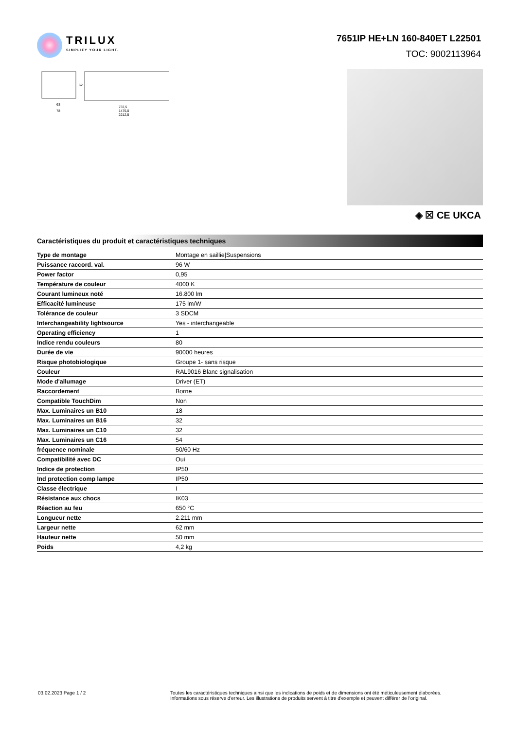TRILUX
SIMPLIFY YOUR LIGHT.
7651IP HE+LN 160-840ET L22501
TOC: 9002113964
63
78
737,5
1475,0
2212,5
62
◈ ☒ CE UKCA
Caractéristiques du produit et caractéristiques techniques
| Type de montage | Montage en saillie/Suspensions |
| Puissance raccord. val. | 96 W |
| Power factor | 0,95 |
| Température de couleur | 4000 K |
| Courant lumineux noté | 16.800 lm |
| Efficacité lumineuse | 175 lm/W |
| Tolérance de couleur | 3 SDCM |
| Interchangeability lightsource | Yes - interchangeable |
| Operating efficiency | 1 |
| Indice rendu couleurs | 80 |
| Durée de vie | 90000 heures |
| Risque photobiologique | Groupe 1- sans risque |
| Couleur | RAL9016 Blanc signalisation |
| Mode d'allumage | Driver (ET) |
| Raccordement | Borne |
| Compatible TouchDim | Non |
| Max. Luminaires un B10 | 18 |
| Max. Luminaires un B16 | 32 |
| Max. Luminaires un C10 | 32 |
| Max. Luminaires un C16 | 54 |
| fréquence nominale | 50/60 Hz |
| Compatibilité avec DC | Oui |
| Indice de protection | IP50 |
| Ind protection comp lampe | IP50 |
| Classe électrique | I |
| Résistance aux chocs | IK03 |
| Réaction au feu | 650 °C |
| Longueur nette | 2.211 mm |
| Largeur nette | 62 mm |
| Hauteur nette | 50 mm |
| Poids | 4,2 kg |
03.02.2023 Page 1 / 2 Toutes les caractéristiques techniques ainsi que les indications de poids et de dimensions ont été méticuleusement élaborées.
Informations sous réserve d'erreur. Les illustrations de produits servent à titre d'exemple et peuvent différer de l'original.